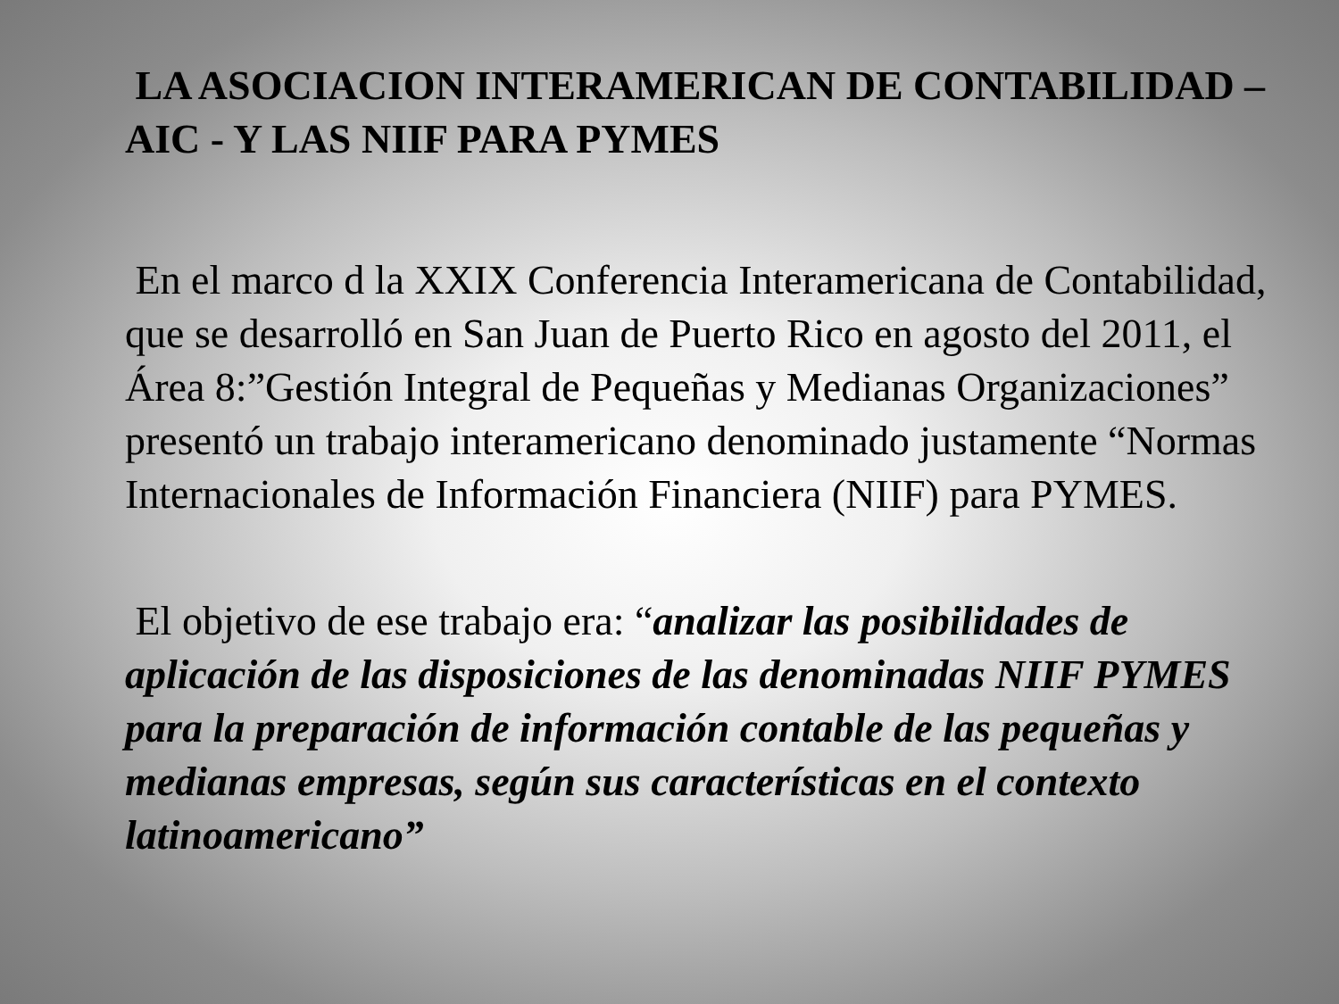LA ASOCIACION INTERAMERICAN DE CONTABILIDAD – AIC - Y LAS NIIF PARA PYMES
En el marco d la XXIX Conferencia Interamericana de Contabilidad, que se desarrolló en San Juan de Puerto Rico en agosto del 2011, el Área 8:”Gestión Integral de Pequeñas y Medianas Organizaciones” presentó un trabajo interamericano denominado justamente “Normas Internacionales de Información Financiera (NIIF) para PYMES.
El objetivo de ese trabajo era: “analizar las posibilidades de aplicación de las disposiciones de las denominadas NIIF PYMES para la preparación de información contable de las pequeñas y medianas empresas, según sus características en el contexto latinoamericano”